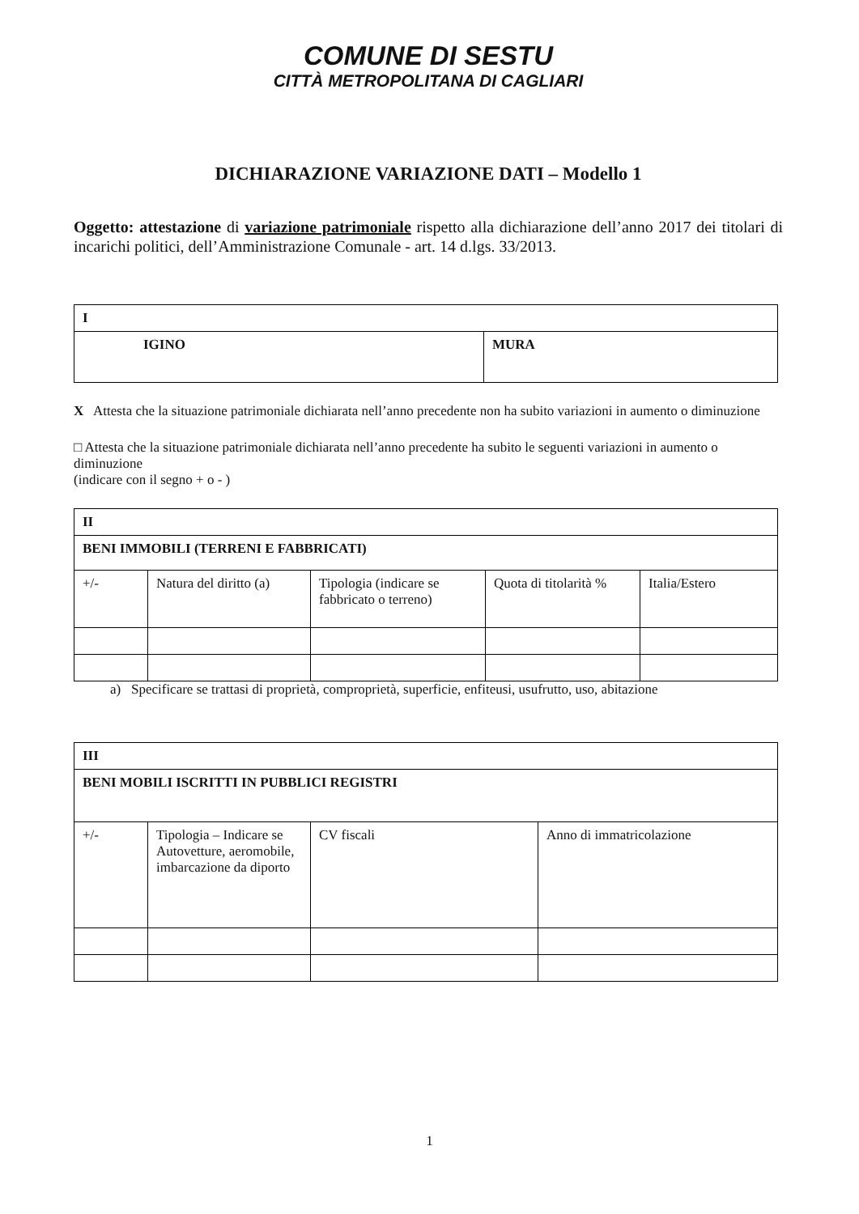COMUNE DI SESTU
CITTÀ METROPOLITANA DI CAGLIARI
DICHIARAZIONE VARIAZIONE DATI – Modello 1
Oggetto: attestazione di variazione patrimoniale rispetto alla dichiarazione dell’anno 2017 dei titolari di incarichi politici, dell’Amministrazione Comunale - art. 14 d.lgs. 33/2013.
| I | |
| IGINO | MURA |
X Attesta che la situazione patrimoniale dichiarata nell’anno precedente non ha subito variazioni in aumento o diminuzione
□ Attesta che la situazione patrimoniale dichiarata nell’anno precedente ha subito le seguenti variazioni in aumento o diminuzione
(indicare con il segno + o - )
| II | | | | |
| BENI IMMOBILI (TERRENI E FABBRICATI) | | | | |
| +/- | Natura del diritto (a) | Tipologia (indicare se fabbricato o terreno) | Quota di titolarità % | Italia/Estero |
a) Specificare se trattasi di proprietà, comproprietà, superficie, enfiteusi, usufrutto, uso, abitazione
| III | | | |
| BENI MOBILI ISCRITTI IN PUBBLICI REGISTRI | | | |
| +/- | Tipologia – Indicare se Autovetture, aeromobile, imbarcazione da diporto | CV fiscali | Anno di immatricolazione |
1